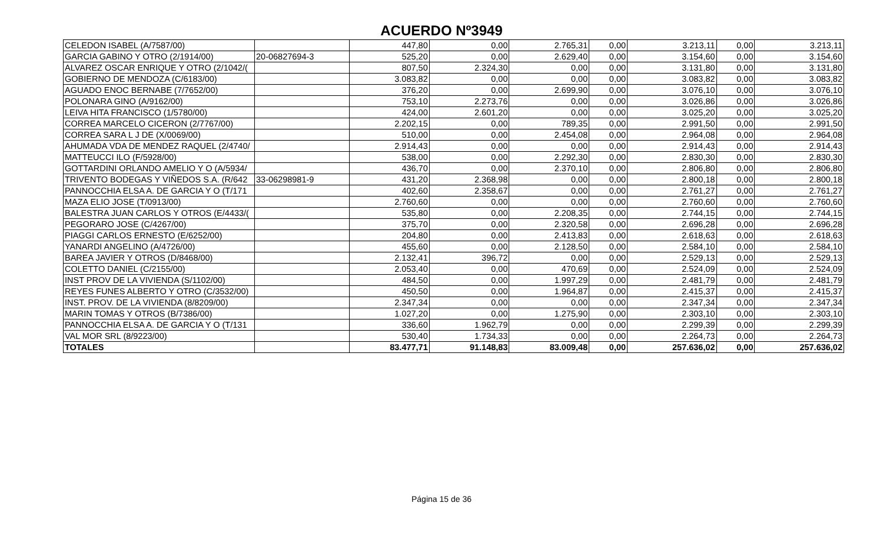ACUERDO Nº3949
| CELEDON ISABEL (A/7587/00) | | 447,80 | 0,00 | 2.765,31 | 0,00 | 3.213,11 | 0,00 | 3.213,11 |
| GARCIA GABINO Y OTRO (2/1914/00) | 20-06827694-3 | 525,20 | 0,00 | 2.629,40 | 0,00 | 3.154,60 | 0,00 | 3.154,60 |
| ALVAREZ OSCAR ENRIQUE Y OTRO (2/1042/( | | 807,50 | 2.324,30 | 0,00 | 0,00 | 3.131,80 | 0,00 | 3.131,80 |
| GOBIERNO DE MENDOZA (C/6183/00) | | 3.083,82 | 0,00 | 0,00 | 0,00 | 3.083,82 | 0,00 | 3.083,82 |
| AGUADO ENOC BERNABE (7/7652/00) | | 376,20 | 0,00 | 2.699,90 | 0,00 | 3.076,10 | 0,00 | 3.076,10 |
| POLONARA GINO (A/9162/00) | | 753,10 | 2.273,76 | 0,00 | 0,00 | 3.026,86 | 0,00 | 3.026,86 |
| LEIVA HITA FRANCISCO (1/5780/00) | | 424,00 | 2.601,20 | 0,00 | 0,00 | 3.025,20 | 0,00 | 3.025,20 |
| CORREA MARCELO CICERON (2/7767/00) | | 2.202,15 | 0,00 | 789,35 | 0,00 | 2.991,50 | 0,00 | 2.991,50 |
| CORREA SARA L J DE (X/0069/00) | | 510,00 | 0,00 | 2.454,08 | 0,00 | 2.964,08 | 0,00 | 2.964,08 |
| AHUMADA VDA DE MENDEZ RAQUEL (2/4740/ | | 2.914,43 | 0,00 | 0,00 | 0,00 | 2.914,43 | 0,00 | 2.914,43 |
| MATTEUCCI ILO (F/5928/00) | | 538,00 | 0,00 | 2.292,30 | 0,00 | 2.830,30 | 0,00 | 2.830,30 |
| GOTTARDINI ORLANDO AMELIO Y O (A/5934/ | | 436,70 | 0,00 | 2.370,10 | 0,00 | 2.806,80 | 0,00 | 2.806,80 |
| TRIVENTO BODEGAS Y VIÑEDOS S.A. (R/642 | 33-06298981-9 | 431,20 | 2.368,98 | 0,00 | 0,00 | 2.800,18 | 0,00 | 2.800,18 |
| PANNOCCHIA ELSA A. DE GARCIA Y O (T/171 | | 402,60 | 2.358,67 | 0,00 | 0,00 | 2.761,27 | 0,00 | 2.761,27 |
| MAZA ELIO JOSE (T/0913/00) | | 2.760,60 | 0,00 | 0,00 | 0,00 | 2.760,60 | 0,00 | 2.760,60 |
| BALESTRA JUAN CARLOS Y OTROS (E/4433/( | | 535,80 | 0,00 | 2.208,35 | 0,00 | 2.744,15 | 0,00 | 2.744,15 |
| PEGORARO JOSE (C/4267/00) | | 375,70 | 0,00 | 2.320,58 | 0,00 | 2.696,28 | 0,00 | 2.696,28 |
| PIAGGI CARLOS ERNESTO (E/6252/00) | | 204,80 | 0,00 | 2.413,83 | 0,00 | 2.618,63 | 0,00 | 2.618,63 |
| YANARDI ANGELINO (A/4726/00) | | 455,60 | 0,00 | 2.128,50 | 0,00 | 2.584,10 | 0,00 | 2.584,10 |
| BAREA JAVIER Y OTROS (D/8468/00) | | 2.132,41 | 396,72 | 0,00 | 0,00 | 2.529,13 | 0,00 | 2.529,13 |
| COLETTO DANIEL (C/2155/00) | | 2.053,40 | 0,00 | 470,69 | 0,00 | 2.524,09 | 0,00 | 2.524,09 |
| INST PROV DE LA VIVIENDA (S/1102/00) | | 484,50 | 0,00 | 1.997,29 | 0,00 | 2.481,79 | 0,00 | 2.481,79 |
| REYES FUNES ALBERTO Y OTRO (C/3532/00) | | 450,50 | 0,00 | 1.964,87 | 0,00 | 2.415,37 | 0,00 | 2.415,37 |
| INST. PROV. DE LA VIVIENDA (8/8209/00) | | 2.347,34 | 0,00 | 0,00 | 0,00 | 2.347,34 | 0,00 | 2.347,34 |
| MARIN TOMAS Y OTROS (B/7386/00) | | 1.027,20 | 0,00 | 1.275,90 | 0,00 | 2.303,10 | 0,00 | 2.303,10 |
| PANNOCCHIA ELSA A. DE GARCIA Y O (T/131 | | 336,60 | 1.962,79 | 0,00 | 0,00 | 2.299,39 | 0,00 | 2.299,39 |
| VAL MOR SRL (8/9223/00) | | 530,40 | 1.734,33 | 0,00 | 0,00 | 2.264,73 | 0,00 | 2.264,73 |
| TOTALES | | 83.477,71 | 91.148,83 | 83.009,48 | 0,00 | 257.636,02 | 0,00 | 257.636,02 |
Página 15 de 36